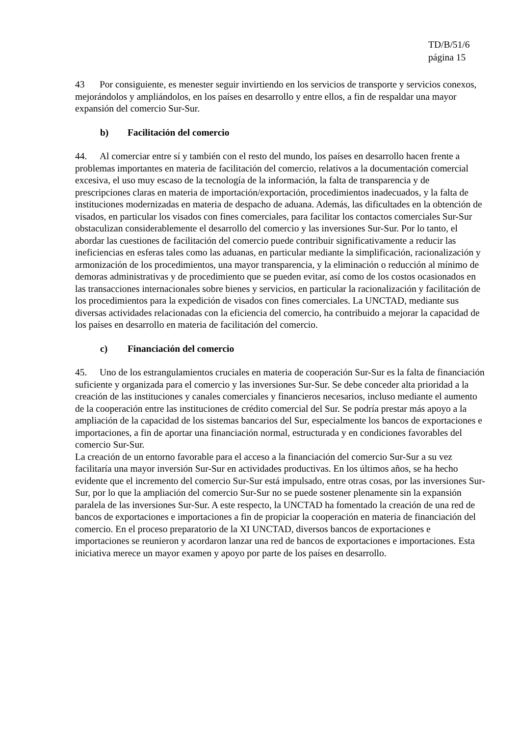TD/B/51/6
página 15
43 Por consiguiente, es menester seguir invirtiendo en los servicios de transporte y servicios conexos, mejorándolos y ampliándolos, en los países en desarrollo y entre ellos, a fin de respaldar una mayor expansión del comercio Sur-Sur.
b) Facilitación del comercio
44. Al comerciar entre sí y también con el resto del mundo, los países en desarrollo hacen frente a problemas importantes en materia de facilitación del comercio, relativos a la documentación comercial excesiva, el uso muy escaso de la tecnología de la información, la falta de transparencia y de prescripciones claras en materia de importación/exportación, procedimientos inadecuados, y la falta de instituciones modernizadas en materia de despacho de aduana. Además, las dificultades en la obtención de visados, en particular los visados con fines comerciales, para facilitar los contactos comerciales Sur-Sur obstaculizan considerablemente el desarrollo del comercio y las inversiones Sur-Sur. Por lo tanto, el abordar las cuestiones de facilitación del comercio puede contribuir significativamente a reducir las ineficiencias en esferas tales como las aduanas, en particular mediante la simplificación, racionalización y armonización de los procedimientos, una mayor transparencia, y la eliminación o reducción al mínimo de demoras administrativas y de procedimiento que se pueden evitar, así como de los costos ocasionados en las transacciones internacionales sobre bienes y servicios, en particular la racionalización y facilitación de los procedimientos para la expedición de visados con fines comerciales. La UNCTAD, mediante sus diversas actividades relacionadas con la eficiencia del comercio, ha contribuido a mejorar la capacidad de los países en desarrollo en materia de facilitación del comercio.
c) Financiación del comercio
45. Uno de los estrangulamientos cruciales en materia de cooperación Sur-Sur es la falta de financiación suficiente y organizada para el comercio y las inversiones Sur-Sur. Se debe conceder alta prioridad a la creación de las instituciones y canales comerciales y financieros necesarios, incluso mediante el aumento de la cooperación entre las instituciones de crédito comercial del Sur. Se podría prestar más apoyo a la ampliación de la capacidad de los sistemas bancarios del Sur, especialmente los bancos de exportaciones e importaciones, a fin de aportar una financiación normal, estructurada y en condiciones favorables del comercio Sur-Sur.
La creación de un entorno favorable para el acceso a la financiación del comercio Sur-Sur a su vez facilitaría una mayor inversión Sur-Sur en actividades productivas. En los últimos años, se ha hecho evidente que el incremento del comercio Sur-Sur está impulsado, entre otras cosas, por las inversiones Sur-Sur, por lo que la ampliación del comercio Sur-Sur no se puede sostener plenamente sin la expansión paralela de las inversiones Sur-Sur. A este respecto, la UNCTAD ha fomentado la creación de una red de bancos de exportaciones e importaciones a fin de propiciar la cooperación en materia de financiación del comercio. En el proceso preparatorio de la XI UNCTAD, diversos bancos de exportaciones e importaciones se reunieron y acordaron lanzar una red de bancos de exportaciones e importaciones. Esta iniciativa merece un mayor examen y apoyo por parte de los países en desarrollo.